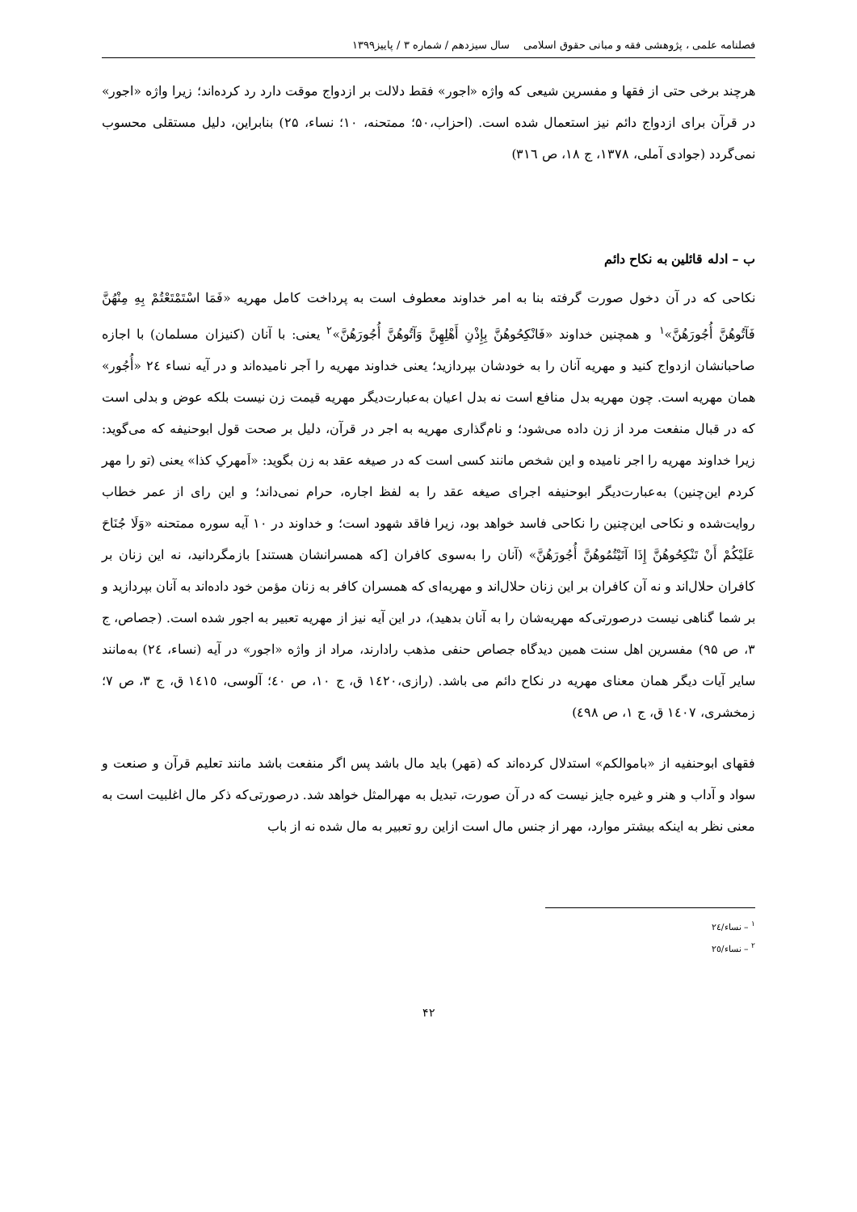فصلنامه علمی ، پژوهشی فقه و مبانی حقوق اسلامی سال سیزدهم / شماره ۳ / پاییز۱۳۹۹
هرچند برخی حتی از فقها و مفسرین شیعی که واژه «اجور» فقط دلالت بر ازدواج موقت دارد رد کرده‌اند؛ زیرا واژه «اجور» در قرآن برای ازدواج دائم نیز استعمال شده است. (احزاب،۵۰؛ ممتحنه، ۱۰؛ نساء، ۲۵) بنابراین، دلیل مستقلی محسوب نمی‌گردد (جوادی آملی، ۱۳۷۸، ج ۱۸، ص ۳۱٦)
ب – ادله قائلین به نکاح دائم
نکاحی که در آن دخول صورت گرفته بنا به امر خداوند معطوف است به پرداخت کامل مهریه «فَمَا اسْتَمْتَعْتُمْ بِهِ مِنْهُنَّ فَآتُوهُنَّ أُجُورَهُنَّ»<sup>۱</sup> و همچنین خداوند «فَانْكِحُوهُنَّ بِإِذْنِ أَهْلِهِنَّ وَآتُوهُنَّ أُجُورَهُنَّ»<sup>۲</sup> یعنی: با آنان (کنیزان مسلمان) با اجازه صاحبانشان ازدواج کنید و مهریه آنان را به خودشان بپردازید؛ یعنی خداوند مهریه را اَجر نامیده‌اند و در آیه نساء ٢٤ «أُجُور» همان مهریه است. چون مهریه بدل منافع است نه بدل اعیان به‌عبارت‌دیگر مهریه قیمت زن نیست بلکه عوض و بدلی است که در قبال منفعت مرد از زن داده می‌شود؛ و نام‌گذاری مهریه به اجر در قرآن، دلیل بر صحت قول ابوحنیفه که می‌گوید: زیرا خداوند مهریه را اجر نامیده و این شخص مانند کسی است که در صیغه عقد به زن بگوید: «اَمهرکِ کذا» یعنی (تو را مهر کردم این‌چنین) به‌عبارت‌دیگر ابوحنیفه اجرای صیغه عقد را به لفظ اجاره، حرام نمی‌داند؛ و این رای از عمر خطاب روایت‌شده و نکاحی این‌چنین را نکاحی فاسد خواهد بود، زیرا فاقد شهود است؛ و خداوند در ۱۰ آیه سوره ممتحنه «وَلَا جُنَاحَ عَلَيْكُمْ أَنْ تَنْكِحُوهُنَّ إِذَا آتَيْتُمُوهُنَّ أُجُورَهُنَّ» (آنان را به‌سوی کافران [که همسرانشان هستند] بازمگردانید، نه این زنان بر کافران حلال‌اند و نه آن کافران بر این زنان حلال‌اند و مهریه‌ای که همسران کافر به زنان مؤمن خود داده‌اند به آنان بپردازید و بر شما گناهی نیست درصورتی‌که مهریه‌شان را به آنان بدهید)، در این آیه نیز از مهریه تعبیر به اجور شده است. (جصاص، ج ۳، ص ۹۵) مفسرین اهل سنت همین دیدگاه جصاص حنفی مذهب رادارند، مراد از واژه «اجور» در آیه (نساء، ٢٤) به‌مانند سایر آیات دیگر همان معنای مهریه در نکاح دائم می باشد. (رازی،١٤٢٠ ق، ج ۱۰، ص ٤٠؛ آلوسی، ١٤١٥ ق، ج ۳، ص ۷؛ زمخشری، ١٤٠٧ ق، ج ۱، ص ٤٩٨)
فقهای ابوحنفیه از «باموالکم» استدلال کرده‌اند که (مَهر) باید مال باشد پس اگر منفعت باشد مانند تعلیم قرآن و صنعت و سواد و آداب و هنر و غیره جایز نیست که در آن صورت، تبدیل به مهرالمثل خواهد شد. درصورتی‌که ذکر مال اغلبیت است به معنی نظر به اینکه بیشتر موارد، مهر از جنس مال است ازاین رو تعبیر به مال شده نه از باب
<sup>۱</sup> – نساء/٢٤
<sup>۲</sup> – نساء/٢٥
۴۲